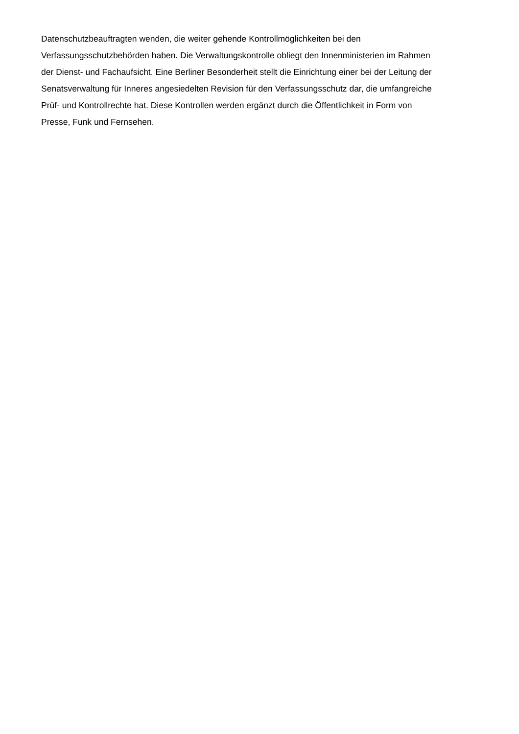Datenschutzbeauftragten wenden, die weiter gehende Kontrollmöglichkeiten bei den
Verfassungsschutzbehörden haben. Die Verwaltungskontrolle obliegt den Innenministerien im Rahmen
der Dienst- und Fachaufsicht. Eine Berliner Besonderheit stellt die Einrichtung einer bei der Leitung der
Senatsverwaltung für Inneres angesiedelten Revision für den Verfassungsschutz dar, die umfangreiche
Prüf- und Kontrollrechte hat. Diese Kontrollen werden ergänzt durch die Öffentlichkeit in Form von
Presse, Funk und Fernsehen.